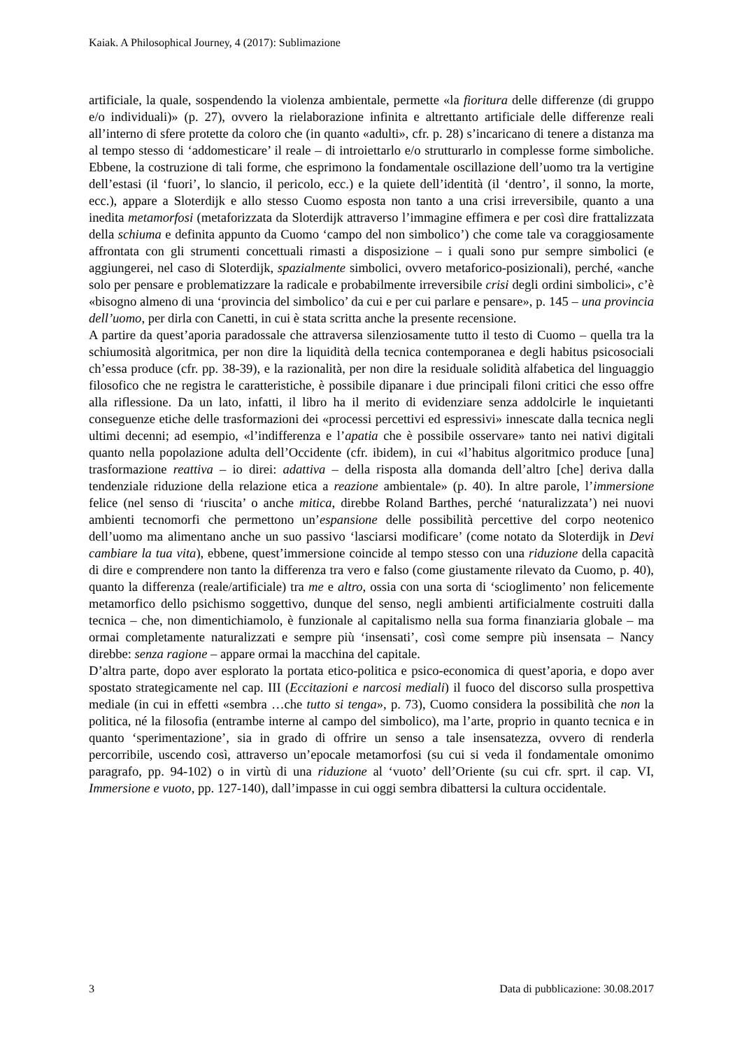Kaiak. A Philosophical Journey, 4 (2017): Sublimazione
artificiale, la quale, sospendendo la violenza ambientale, permette «la fioritura delle differenze (di gruppo e/o individuali)» (p. 27), ovvero la rielaborazione infinita e altrettanto artificiale delle differenze reali all’interno di sfere protette da coloro che (in quanto «adulti», cfr. p. 28) s’incaricano di tenere a distanza ma al tempo stesso di ‘addomesticare’ il reale – di introiettarlo e/o strutturarlo in complesse forme simboliche. Ebbene, la costruzione di tali forme, che esprimono la fondamentale oscillazione dell’uomo tra la vertigine dell’estasi (il ‘fuori’, lo slancio, il pericolo, ecc.) e la quiete dell’identità (il ‘dentro’, il sonno, la morte, ecc.), appare a Sloterdijk e allo stesso Cuomo esposta non tanto a una crisi irreversibile, quanto a una inedita metamorfosi (metaforizzata da Sloterdijk attraverso l’immagine effimera e per così dire frattalizzata della schiuma e definita appunto da Cuomo ‘campo del non simbolico’) che come tale va coraggiosamente affrontata con gli strumenti concettuali rimasti a disposizione – i quali sono pur sempre simbolici (e aggiungerei, nel caso di Sloterdijk, spazialmente simbolici, ovvero metaforico-posizionali), perché, «anche solo per pensare e problematizzare la radicale e probabilmente irreversibile crisi degli ordini simbolici», c’è «bisogno almeno di una ‘provincia del simbolico’ da cui e per cui parlare e pensare», p. 145 – una provincia dell’uomo, per dirla con Canetti, in cui è stata scritta anche la presente recensione.
A partire da quest’aporia paradossale che attraversa silenziosamente tutto il testo di Cuomo – quella tra la schiumosità algoritmica, per non dire la liquidità della tecnica contemporanea e degli habitus psicosociali ch’essa produce (cfr. pp. 38-39), e la razionalità, per non dire la residuale solidità alfabetica del linguaggio filosofico che ne registra le caratteristiche, è possibile dipanare i due principali filoni critici che esso offre alla riflessione. Da un lato, infatti, il libro ha il merito di evidenziare senza addolcirle le inquietanti conseguenze etiche delle trasformazioni dei «processi percettivi ed espressivi» innescate dalla tecnica negli ultimi decenni; ad esempio, «l’indifferenza e l’apatia che è possibile osservare» tanto nei nativi digitali quanto nella popolazione adulta dell’Occidente (cfr. ibidem), in cui «l’habitus algoritmico produce [una] trasformazione reattiva – io direi: adattiva – della risposta alla domanda dell’altro [che] deriva dalla tendenziale riduzione della relazione etica a reazione ambientale» (p. 40). In altre parole, l’immersione felice (nel senso di ‘riuscita’ o anche mitica, direbbe Roland Barthes, perché ‘naturalizzata’) nei nuovi ambienti tecnomorfi che permettono un’espansione delle possibilità percettive del corpo neotenico dell’uomo ma alimentano anche un suo passivo ‘lasciarsi modificare’ (come notato da Sloterdijk in Devi cambiare la tua vita), ebbene, quest’immersione coincide al tempo stesso con una riduzione della capacità di dire e comprendere non tanto la differenza tra vero e falso (come giustamente rilevato da Cuomo, p. 40), quanto la differenza (reale/artificiale) tra me e altro, ossia con una sorta di ‘scioglimento’ non felicemente metamorfico dello psichismo soggettivo, dunque del senso, negli ambienti artificialmente costruiti dalla tecnica – che, non dimentichiamolo, è funzionale al capitalismo nella sua forma finanziaria globale – ma ormai completamente naturalizzati e sempre più ‘insensati’, così come sempre più insensata – Nancy direbbe: senza ragione – appare ormai la macchina del capitale.
D’altra parte, dopo aver esplorato la portata etico-politica e psico-economica di quest’aporia, e dopo aver spostato strategicamente nel cap. III (Eccitazioni e narcosi mediali) il fuoco del discorso sulla prospettiva mediale (in cui in effetti «sembra …che tutto si tenga», p. 73), Cuomo considera la possibilità che non la politica, né la filosofia (entrambe interne al campo del simbolico), ma l’arte, proprio in quanto tecnica e in quanto ‘sperimentazione’, sia in grado di offrire un senso a tale insensatezza, ovvero di renderla percorribile, uscendo così, attraverso un’epocale metamorfosi (su cui si veda il fondamentale omonimo paragrafo, pp. 94-102) o in virtù di una riduzione al ‘vuoto’ dell’Oriente (su cui cfr. sprt. il cap. VI, Immersione e vuoto, pp. 127-140), dall’impasse in cui oggi sembra dibattersi la cultura occidentale.
3 Data di pubblicazione: 30.08.2017